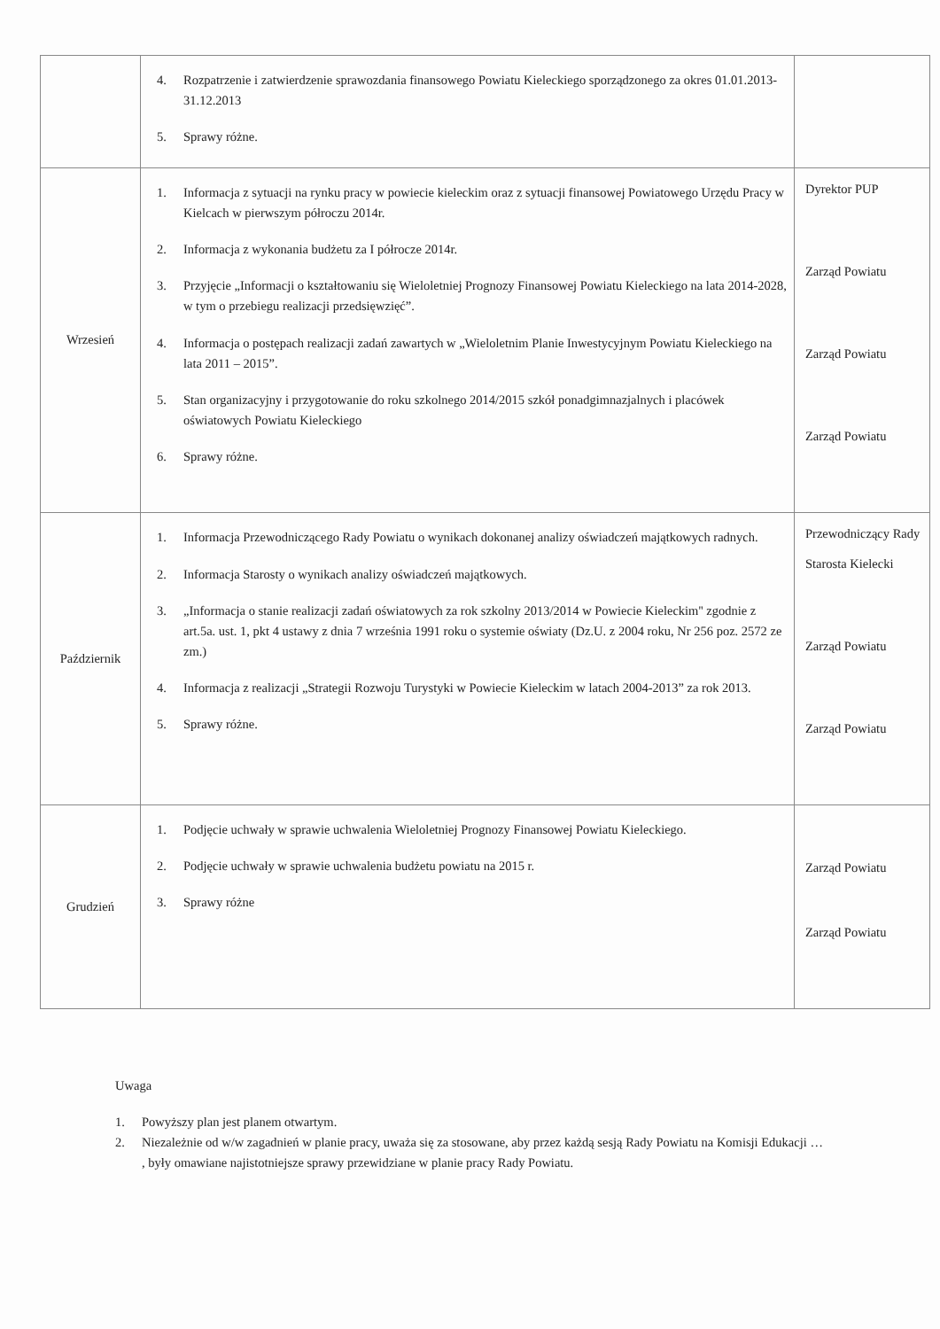| | 4. Rozpatrzenie i zatwierdzenie sprawozdania finansowego Powiatu Kieleckiego sporządzonego za okres 01.01.2013-31.12.2013 5. Sprawy różne. | |
| Wrzesień | 1. Informacja z sytuacji na rynku pracy w powiecie kieleckim oraz z sytuacji finansowej Powiatowego Urzędu Pracy w Kielcach w pierwszym półroczu 2014r. 2. Informacja z wykonania budżetu za I półrocze 2014r. 3. Przyjęcie „Informacji o kształtowaniu się Wieloletniej Prognozy Finansowej Powiatu Kieleckiego na lata 2014-2028, w tym o przebiegu realizacji przedsięwzięć”. 4. Informacja o postępach realizacji zadań zawartych w „Wieloletnim Planie Inwestycyjnym Powiatu Kieleckiego na lata 2011 – 2015”. 5. Stan organizacyjny i przygotowanie do roku szkolnego 2014/2015 szkół ponadgimnazjalnych i placówek oświatowych Powiatu Kieleckiego 6. Sprawy różne. | Dyrektor PUP Zarząd Powiatu Zarząd Powiatu Zarząd Powiatu |
| Październik | 1. Informacja Przewodniczącego Rady Powiatu o wynikach dokonanej analizy oświadczeń majątkowych radnych. 2. Informacja Starosty o wynikach analizy oświadczeń majątkowych. 3. „Informacja o stanie realizacji zadań oświatowych za rok szkolny 2013/2014 w Powiecie Kieleckim'' zgodnie z art.5a. ust. 1, pkt 4 ustawy z dnia 7 września 1991 roku o systemie oświaty (Dz.U. z 2004 roku, Nr 256 poz. 2572 ze zm.) 4. Informacja z realizacji „Strategii Rozwoju Turystyki w Powiecie Kieleckim w latach 2004-2013” za rok 2013. 5. Sprawy różne. | Przewodniczący Rady Starosta Kielecki Zarząd Powiatu Zarząd Powiatu |
| Grudzień | 1. Podjęcie uchwały w sprawie uchwalenia Wieloletniej Prognozy Finansowej Powiatu Kieleckiego. 2. Podjęcie uchwały w sprawie uchwalenia budżetu powiatu na 2015 r. 3. Sprawy różne | Zarząd Powiatu Zarząd Powiatu |
Uwaga
1. Powyższy plan jest planem otwartym.
2. Niezależnie od w/w zagadnień w planie pracy, uważa się za stosowane, aby przez każdą sesją Rady Powiatu na Komisji Edukacji … , były omawiane najistotniejsze sprawy przewidziane w planie pracy Rady Powiatu.